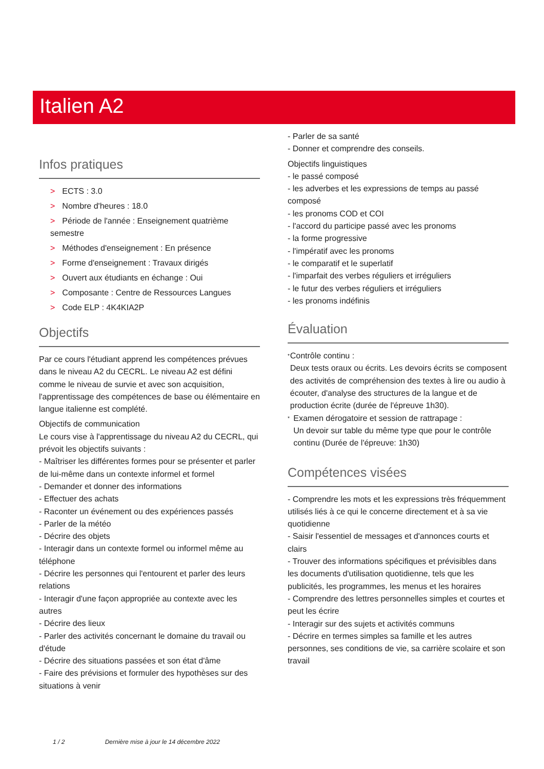Italien A2
Infos pratiques
> ECTS : 3.0
> Nombre d'heures : 18.0
> Période de l'année : Enseignement quatrième semestre
> Méthodes d'enseignement : En présence
> Forme d'enseignement : Travaux dirigés
> Ouvert aux étudiants en échange : Oui
> Composante : Centre de Ressources Langues
> Code ELP : 4K4KIA2P
Objectifs
Par ce cours l'étudiant apprend les compétences prévues dans le niveau A2 du CECRL. Le niveau A2 est défini comme le niveau de survie et avec son acquisition, l'apprentissage des compétences de base ou élémentaire en langue italienne est complété.
Objectifs de communication
Le cours vise à l'apprentissage du niveau A2 du CECRL, qui prévoit les objectifs suivants :
- Maîtriser les différentes formes pour se présenter et parler de lui-même dans un contexte informel et formel
- Demander et donner des informations
- Effectuer des achats
- Raconter un événement ou des expériences passés
- Parler de la météo
- Décrire des objets
- Interagir dans un contexte formel ou informel même au téléphone
- Décrire les personnes qui l'entourent et parler des leurs relations
- Interagir d'une façon appropriée au contexte avec les autres
- Décrire des lieux
- Parler des activités concernant le domaine du travail ou d'étude
- Décrire des situations passées et son état d'âme
- Faire des prévisions et formuler des hypothèses sur des situations à venir
- Parler de sa santé
- Donner et comprendre des conseils.
Objectifs linguistiques
- le passé composé
- les adverbes et les expressions de temps au passé composé
- les pronoms COD et COI
- l'accord du participe passé avec les pronoms
- la forme progressive
- l'impératif avec les pronoms
- le comparatif et le superlatif
- l'imparfait des verbes réguliers et irréguliers
- le futur des verbes réguliers et irréguliers
- les pronoms indéfinis
Évaluation
*
Contrôle continu :
Deux tests oraux ou écrits. Les devoirs écrits se composent des activités de compréhension des textes à lire ou audio à écouter, d'analyse des structures de la langue et de production écrite (durée de l'épreuve 1h30).
*
Examen dérogatoire et session de rattrapage :
Un devoir sur table du même type que pour le contrôle continu (Durée de l'épreuve: 1h30)
Compétences visées
- Comprendre les mots et les expressions très fréquemment utilisés liés à ce qui le concerne directement et à sa vie quotidienne
- Saisir l'essentiel de messages et d'annonces courts et clairs
- Trouver des informations spécifiques et prévisibles dans les documents d'utilisation quotidienne, tels que les publicités, les programmes, les menus et les horaires
- Comprendre des lettres personnelles simples et courtes et peut les écrire
- Interagir sur des sujets et activités communs
- Décrire en termes simples sa famille et les autres personnes, ses conditions de vie, sa carrière scolaire et son travail
1 / 2 Dernière mise à jour le 14 décembre 2022